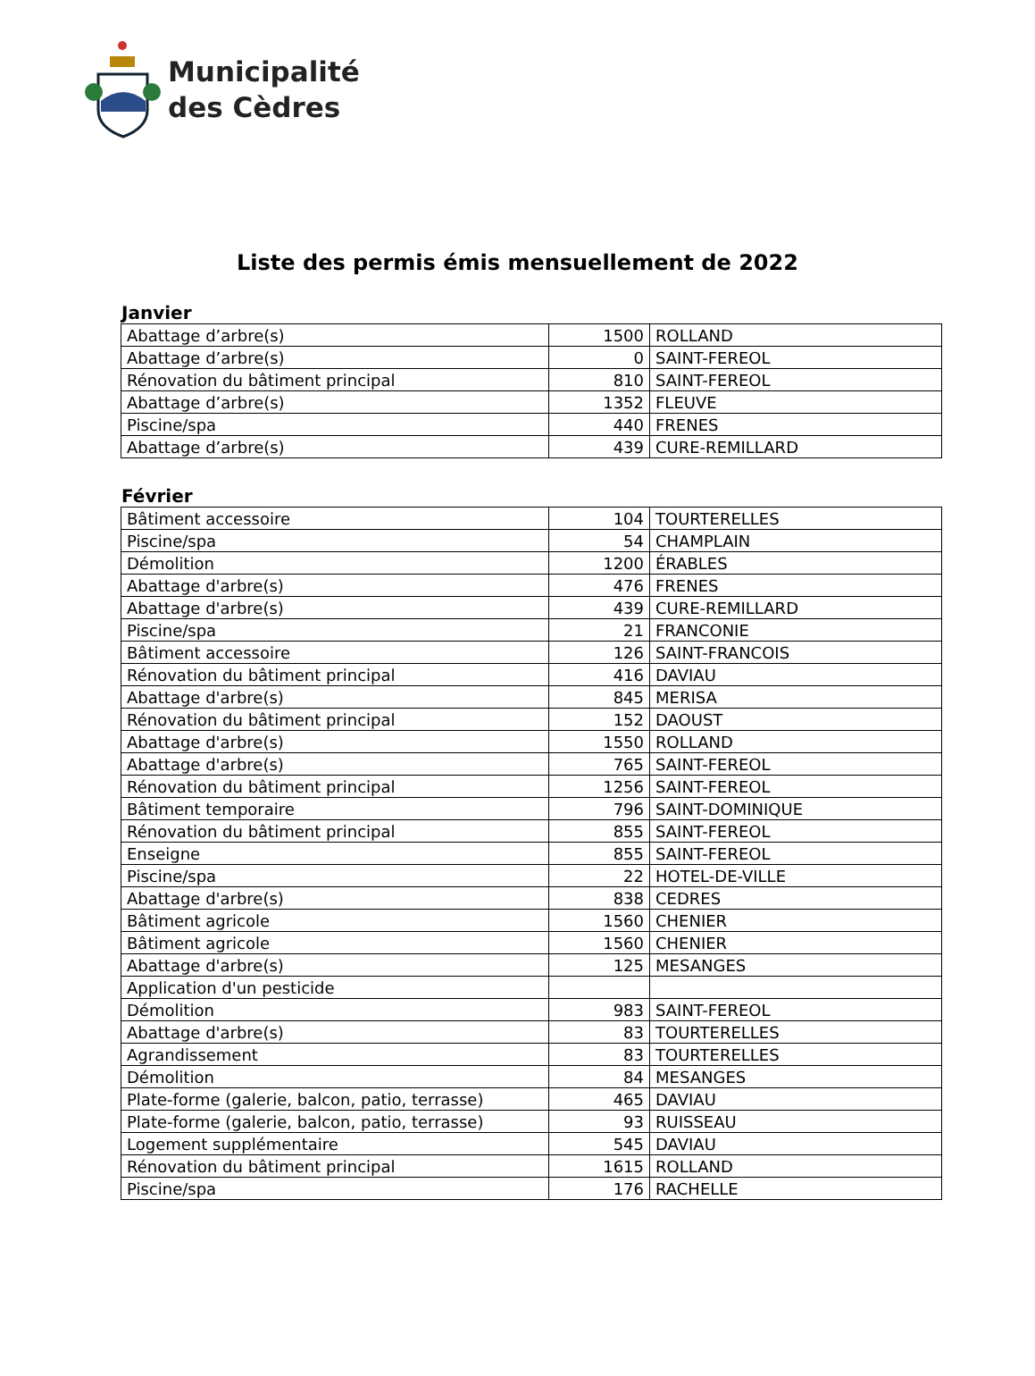Municipalité
des Cèdres
Liste des permis émis mensuellement de 2022
Janvier
| Abattage d’arbre(s) | 1500 | ROLLAND |
| Abattage d’arbre(s) | 0 | SAINT-FEREOL |
| Rénovation du bâtiment principal | 810 | SAINT-FEREOL |
| Abattage d’arbre(s) | 1352 | FLEUVE |
| Piscine/spa | 440 | FRENES |
| Abattage d’arbre(s) | 439 | CURE-REMILLARD |
Février
| Bâtiment accessoire | 104 | TOURTERELLES |
| Piscine/spa | 54 | CHAMPLAIN |
| Démolition | 1200 | ÉRABLES |
| Abattage d'arbre(s) | 476 | FRENES |
| Abattage d'arbre(s) | 439 | CURE-REMILLARD |
| Piscine/spa | 21 | FRANCONIE |
| Bâtiment accessoire | 126 | SAINT-FRANCOIS |
| Rénovation du bâtiment principal | 416 | DAVIAU |
| Abattage d'arbre(s) | 845 | MERISA |
| Rénovation du bâtiment principal | 152 | DAOUST |
| Abattage d'arbre(s) | 1550 | ROLLAND |
| Abattage d'arbre(s) | 765 | SAINT-FEREOL |
| Rénovation du bâtiment principal | 1256 | SAINT-FEREOL |
| Bâtiment temporaire | 796 | SAINT-DOMINIQUE |
| Rénovation du bâtiment principal | 855 | SAINT-FEREOL |
| Enseigne | 855 | SAINT-FEREOL |
| Piscine/spa | 22 | HOTEL-DE-VILLE |
| Abattage d'arbre(s) | 838 | CEDRES |
| Bâtiment agricole | 1560 | CHENIER |
| Bâtiment agricole | 1560 | CHENIER |
| Abattage d'arbre(s) | 125 | MESANGES |
| Application d'un pesticide | | |
| Démolition | 983 | SAINT-FEREOL |
| Abattage d'arbre(s) | 83 | TOURTERELLES |
| Agrandissement | 83 | TOURTERELLES |
| Démolition | 84 | MESANGES |
| Plate-forme (galerie, balcon, patio, terrasse) | 465 | DAVIAU |
| Plate-forme (galerie, balcon, patio, terrasse) | 93 | RUISSEAU |
| Logement supplémentaire | 545 | DAVIAU |
| Rénovation du bâtiment principal | 1615 | ROLLAND |
| Piscine/spa | 176 | RACHELLE |